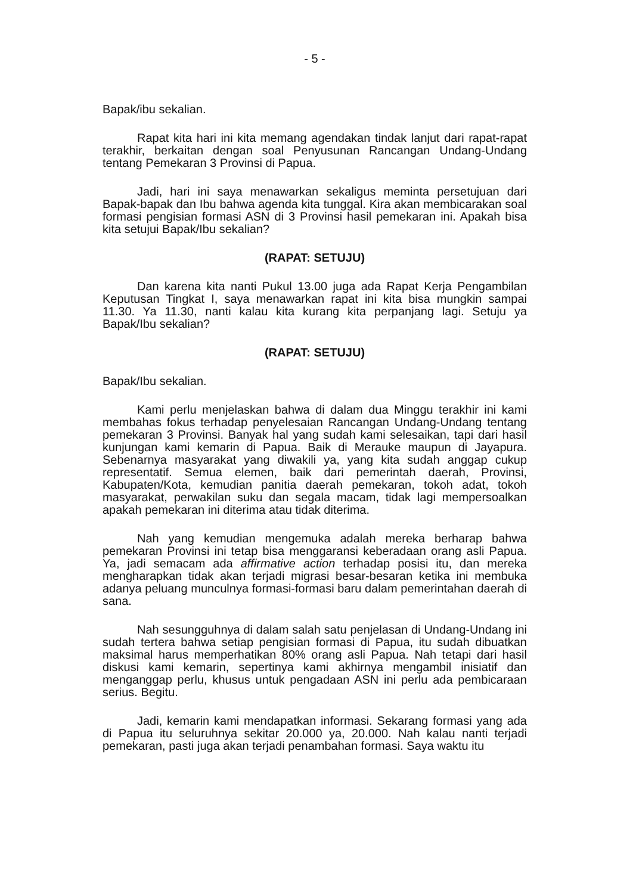- 5 -
Bapak/ibu sekalian.
Rapat kita hari ini kita memang agendakan tindak lanjut dari rapat-rapat terakhir, berkaitan dengan soal Penyusunan Rancangan Undang-Undang tentang Pemekaran 3 Provinsi di Papua.
Jadi, hari ini saya menawarkan sekaligus meminta persetujuan dari Bapak-bapak dan Ibu bahwa agenda kita tunggal. Kira akan membicarakan soal formasi pengisian formasi ASN di 3 Provinsi hasil pemekaran ini. Apakah bisa kita setujui Bapak/Ibu sekalian?
(RAPAT: SETUJU)
Dan karena kita nanti Pukul 13.00 juga ada Rapat Kerja Pengambilan Keputusan Tingkat I, saya menawarkan rapat ini kita bisa mungkin sampai 11.30. Ya 11.30, nanti kalau kita kurang kita perpanjang lagi. Setuju ya Bapak/Ibu sekalian?
(RAPAT: SETUJU)
Bapak/Ibu sekalian.
Kami perlu menjelaskan bahwa di dalam dua Minggu terakhir ini kami membahas fokus terhadap penyelesaian Rancangan Undang-Undang tentang pemekaran 3 Provinsi. Banyak hal yang sudah kami selesaikan, tapi dari hasil kunjungan kami kemarin di Papua. Baik di Merauke maupun di Jayapura. Sebenarnya masyarakat yang diwakili ya, yang kita sudah anggap cukup representatif. Semua elemen, baik dari pemerintah daerah, Provinsi, Kabupaten/Kota, kemudian panitia daerah pemekaran, tokoh adat, tokoh masyarakat, perwakilan suku dan segala macam, tidak lagi mempersoalkan apakah pemekaran ini diterima atau tidak diterima.
Nah yang kemudian mengemuka adalah mereka berharap bahwa pemekaran Provinsi ini tetap bisa menggaransi keberadaan orang asli Papua. Ya, jadi semacam ada affirmative action terhadap posisi itu, dan mereka mengharapkan tidak akan terjadi migrasi besar-besaran ketika ini membuka adanya peluang munculnya formasi-formasi baru dalam pemerintahan daerah di sana.
Nah sesungguhnya di dalam salah satu penjelasan di Undang-Undang ini sudah tertera bahwa setiap pengisian formasi di Papua, itu sudah dibuatkan maksimal harus memperhatikan 80% orang asli Papua. Nah tetapi dari hasil diskusi kami kemarin, sepertinya kami akhirnya mengambil inisiatif dan menganggap perlu, khusus untuk pengadaan ASN ini perlu ada pembicaraan serius. Begitu.
Jadi, kemarin kami mendapatkan informasi. Sekarang formasi yang ada di Papua itu seluruhnya sekitar 20.000 ya, 20.000. Nah kalau nanti terjadi pemekaran, pasti juga akan terjadi penambahan formasi. Saya waktu itu